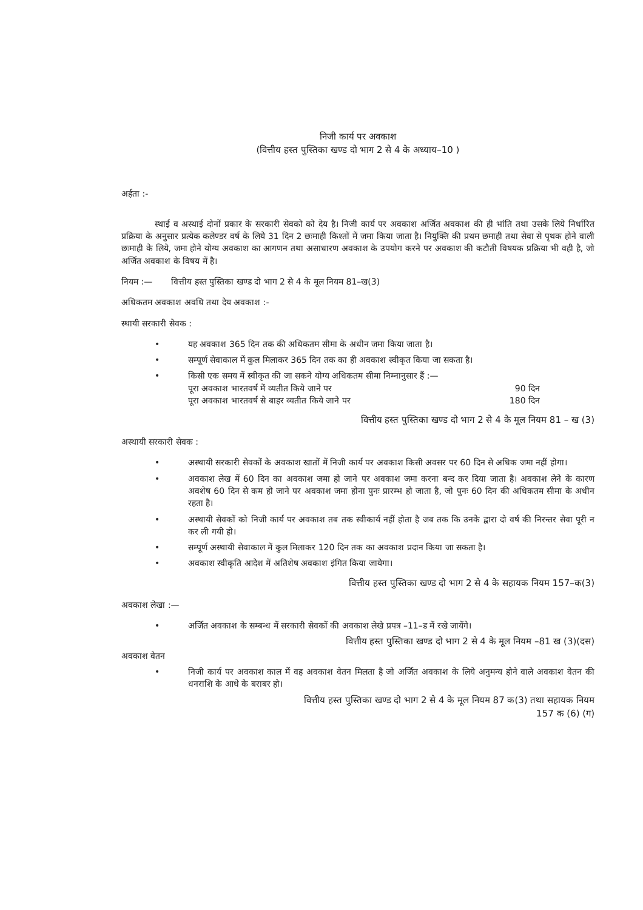निजी कार्य पर अवकाश
(वित्तीय हस्त पुस्तिका खण्ड दो भाग 2 से 4 के अध्याय–10 )
अर्हता :-
स्थाई व अस्थाई दोनों प्रकार के सरकारी सेवको को देय है। निजी कार्य पर अवकाश अर्जित अवकाश की ही भांति तथा उसके लिये निर्धारित प्रक्रिया के अनुसार प्रत्येक कलेण्डर वर्ष के लिये 31 दिन 2 छःमाही किश्तों में जमा किया जाता है। नियुक्ति की प्रथम छमाही तथा सेवा से पृथक होने वाली छःमाही के लिये, जमा होने योग्य अवकाश का आगणन तथा असाधारण अवकाश के उपयोग करने पर अवकाश की कटौती विषयक प्रक्रिया भी वही है, जो अर्जित अवकाश के विषय में है।
नियम :— वित्तीय हस्त पुस्तिका खण्ड दो भाग 2 से 4 के मूल नियम 81–ख(3)
अधिकतम अवकाश अवधि तथा देय अवकाश :-
स्थायी सरकारी सेवक :
• यह अवकाश 365 दिन तक की अधिकतम सीमा के अधीन जमा किया जाता है।
• सम्पूर्ण सेवाकाल में कुल मिलाकर 365 दिन तक का ही अवकाश स्वीकृत किया जा सकता है।
• किसी एक समय में स्वीकृत की जा सकने योग्य अधिकतम सीमा निम्नानुसार हैं :—
पूरा अवकाश भारतवर्ष में व्यतीत किये जाने पर 90 दिन
पूरा अवकाश भारतवर्ष से बाहर व्यतीत किये जाने पर 180 दिन
वित्तीय हस्त पुस्तिका खण्ड दो भाग 2 से 4 के मूल नियम 81 – ख (3)
अस्थायी सरकारी सेवक :
• अस्थायी सरकारी सेवकों के अवकाश खातों में निजी कार्य पर अवकाश किसी अवसर पर 60 दिन से अधिक जमा नहीं होगा।
• अवकाश लेख में 60 दिन का अवकाश जमा हो जाने पर अवकाश जमा करना बन्द कर दिया जाता है। अवकाश लेने के कारण अवशेष 60 दिन से कम हो जाने पर अवकाश जमा होना पुनः प्रारम्भ हो जाता है, जो पुनः 60 दिन की अधिकतम सीमा के अधीन रहता है।
• अस्थायी सेवकों को निजी कार्य पर अवकाश तब तक स्वीकार्य नहीं होता है जब तक कि उनके द्वारा दो वर्ष की निरन्तर सेवा पूरी न कर ली गयी हो।
• सम्पूर्ण अस्थायी सेवाकाल में कुल मिलाकर 120 दिन तक का अवकाश प्रदान किया जा सकता है।
• अवकाश स्वीकृति आदेश में अतिशेष अवकाश इंगित किया जायेगा।
वित्तीय हस्त पुस्तिका खण्ड दो भाग 2 से 4 के सहायक नियम 157–क(3)
अवकाश लेखा :—
• अर्जित अवकाश के सम्बन्ध में सरकारी सेवकों की अवकाश लेखे प्रपत्र –11–ड में रखे जायेंगे।
वित्तीय हस्त पुस्तिका खण्ड दो भाग 2 से 4 के मूल नियम –81 ख (3)(दस)
अवकाश वेतन
• निजी कार्य पर अवकाश काल में वह अवकाश वेतन मिलता है जो अर्जित अवकाश के लिये अनुमन्य होने वाले अवकाश वेतन की धनराशि के आधे के बराबर हो।
वित्तीय हस्त पुस्तिका खण्ड दो भाग 2 से 4 के मूल नियम 87 क(3) तथा सहायक नियम
157 क (6) (ग)